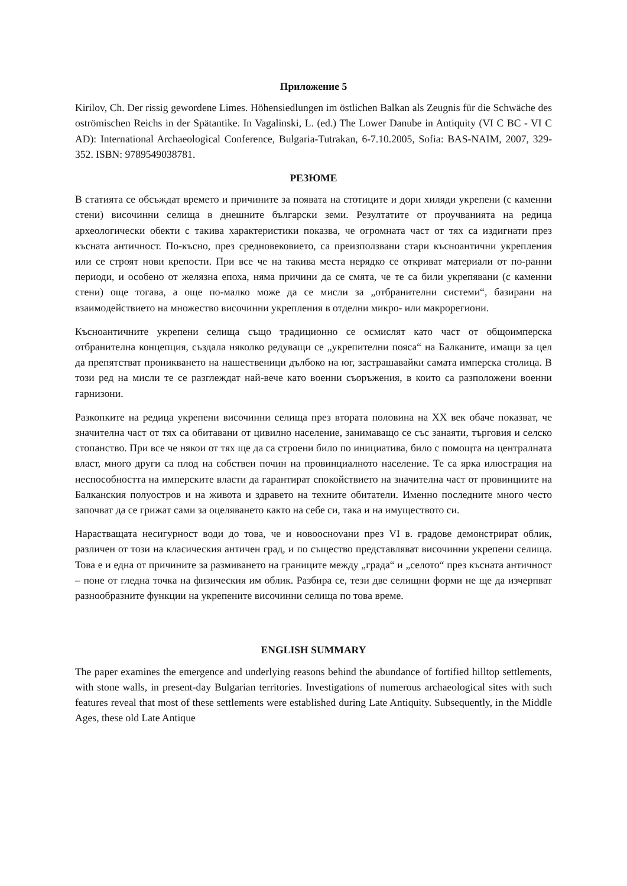Приложение 5
Kirilov, Ch. Der rissig gewordene Limes. Höhensiedlungen im östlichen Balkan als Zeugnis für die Schwäche des oströmischen Reichs in der Spätantike. In Vagalinski, L. (ed.) The Lower Danube in Antiquity (VI C BC - VI C AD): International Archaeological Conference, Bulgaria-Tutrakan, 6-7.10.2005, Sofia: BAS-NAIM, 2007, 329-352. ISBN: 9789549038781.
РЕЗЮМЕ
В статията се обсъждат времето и причините за появата на стотиците и дори хиляди укрепени (с каменни стени) височинни селища в днешните български земи. Резултатите от проучванията на редица археологически обекти с такива характеристики показва, че огромната част от тях са издигнати през късната античност. По-късно, през средновековието, са преизползвани стари късноантични укрепления или се строят нови крепости. При все че на такива места нерядко се откриват материали от по-ранни периоди, и особено от желязна епоха, няма причини да се смята, че те са били укрепявани (с каменни стени) още тогава, а още по-малко може да се мисли за „отбранителни системи“, базирани на взаимодействието на множество височинни укрепления в отделни микро- или макрорегиони.
Късноантичните укрепени селища също традиционно се осмислят като част от общоимперска отбранителна концепция, създала няколко редуващи се „укрепителни пояса“ на Балканите, имащи за цел да препятстват проникването на нашественици дълбоко на юг, застрашавайки самата имперска столица. В този ред на мисли те се разглеждат най-вече като военни съоръжения, в които са разположени военни гарнизони.
Разкопките на редица укрепени височинни селища през втората половина на XX век обаче показват, че значителна част от тях са обитавани от цивилно население, занимаващо се със занаяти, търговия и селско стопанство. При все че някои от тях ще да са строени било по инициатива, било с помощта на централната власт, много други са плод на собствен почин на провинциалното население. Те са ярка илюстрация на неспособността на имперските власти да гарантират спокойствието на значителна част от провинциите на Балканския полуостров и на живота и здравето на техните обитатели. Именно последните много често започват да се грижат сами за оцеляването както на себе си, така и на имуществото си.
Нарастващата несигурност води до това, че и новооснovани през VI в. градове демонстрират облик, различен от този на класическия античен град, и по същество представляват височинни укрепени селища. Това е и една от причините за размиването на границите между „града“ и „селото“ през късната античност – поне от гледна точка на физическия им облик. Разбира се, тези две селищни форми не ще да изчерпват разнообразните функции на укрепените височинни селища по това време.
ENGLISH SUMMARY
The paper examines the emergence and underlying reasons behind the abundance of fortified hilltop settlements, with stone walls, in present-day Bulgarian territories. Investigations of numerous archaeological sites with such features reveal that most of these settlements were established during Late Antiquity. Subsequently, in the Middle Ages, these old Late Antique